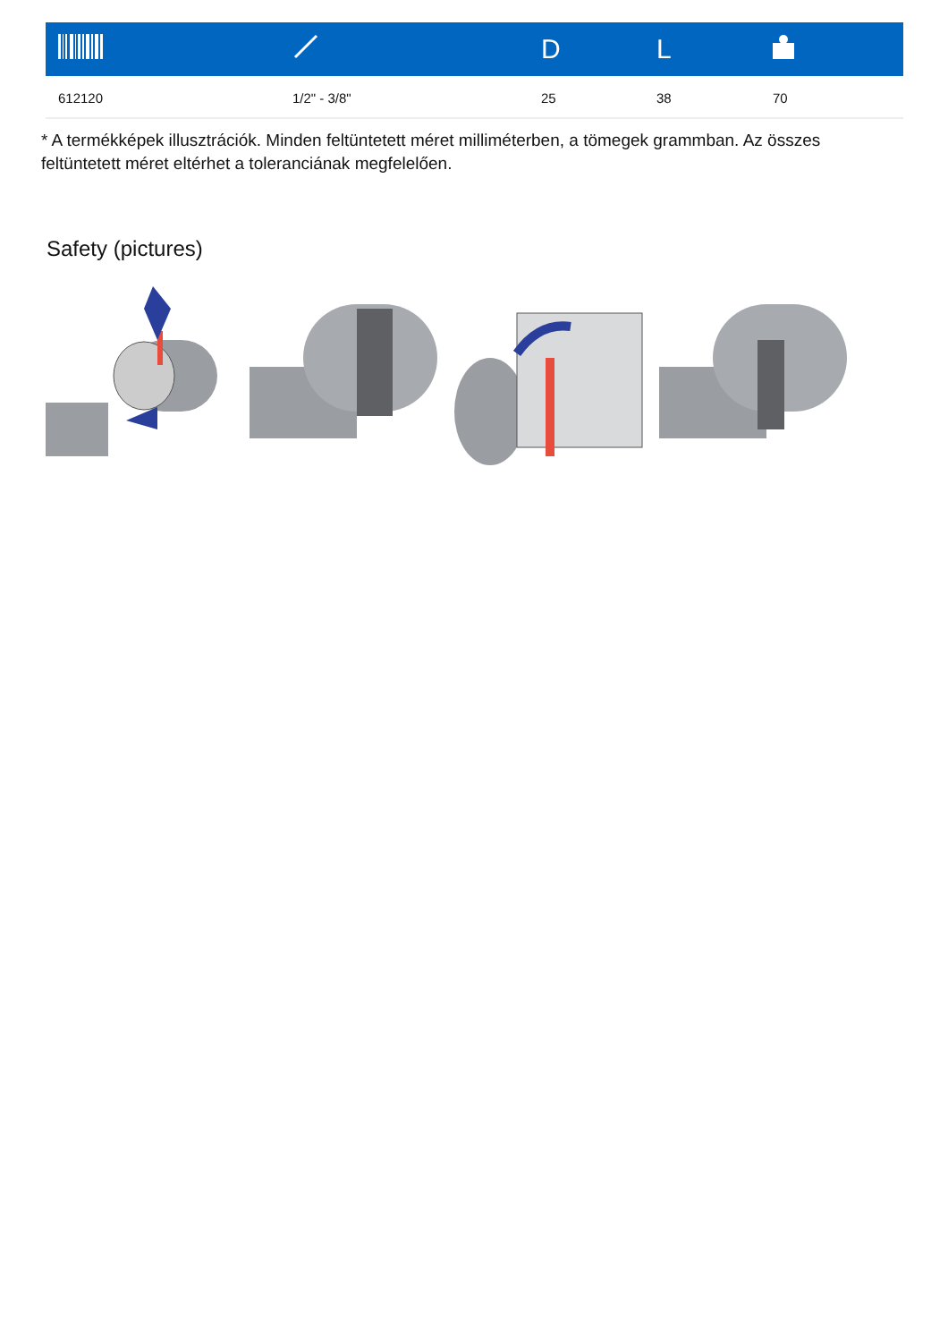| | | D | L | |
| --- | --- | --- | --- | --- |
| 612120 | 1/2" - 3/8" | 25 | 38 | 70 |
* A termékképek illusztrációk. Minden feltüntetett méret milliméterben, a tömegek grammban. Az összes feltüntetett méret eltérhet a toleranciának megfelelően.
Safety (pictures)